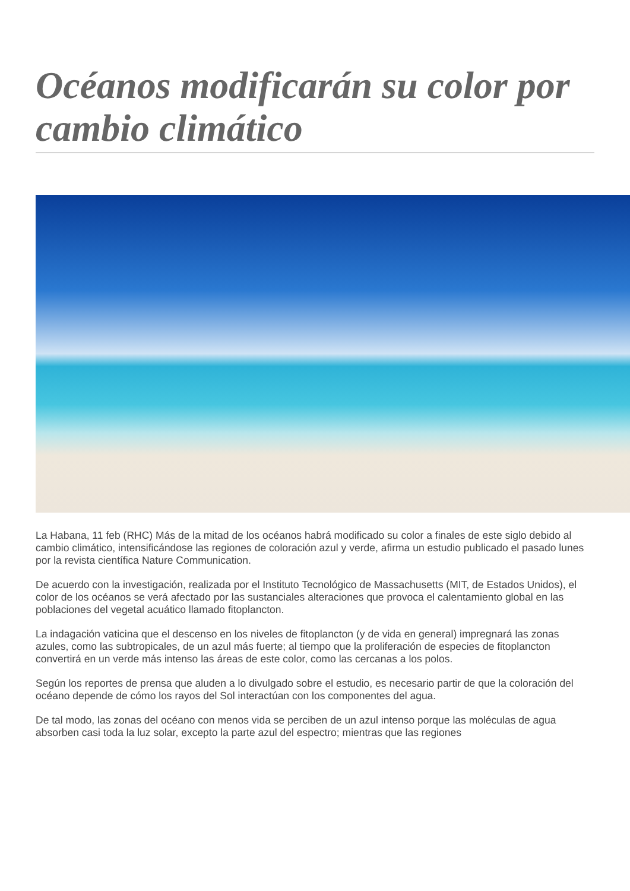Océanos modificarán su color por cambio climático
La Habana, 11 feb (RHC) Más de la mitad de los océanos habrá modificado su color a finales de este siglo debido al cambio climático, intensificándose las regiones de coloración azul y verde, afirma un estudio publicado el pasado lunes por la revista científica Nature Communication.
De acuerdo con la investigación, realizada por el Instituto Tecnológico de Massachusetts (MIT, de Estados Unidos), el color de los océanos se verá afectado por las sustanciales alteraciones que provoca el calentamiento global en las poblaciones del vegetal acuático llamado fitoplancton.
La indagación vaticina que el descenso en los niveles de fitoplancton (y de vida en general) impregnará las zonas azules, como las subtropicales, de un azul más fuerte; al tiempo que la proliferación de especies de fitoplancton convertirá en un verde más intenso las áreas de este color, como las cercanas a los polos.
Según los reportes de prensa que aluden a lo divulgado sobre el estudio, es necesario partir de que la coloración del océano depende de cómo los rayos del Sol interactúan con los componentes del agua.
De tal modo, las zonas del océano con menos vida se perciben de un azul intenso porque las moléculas de agua absorben casi toda la luz solar, excepto la parte azul del espectro; mientras que las regiones